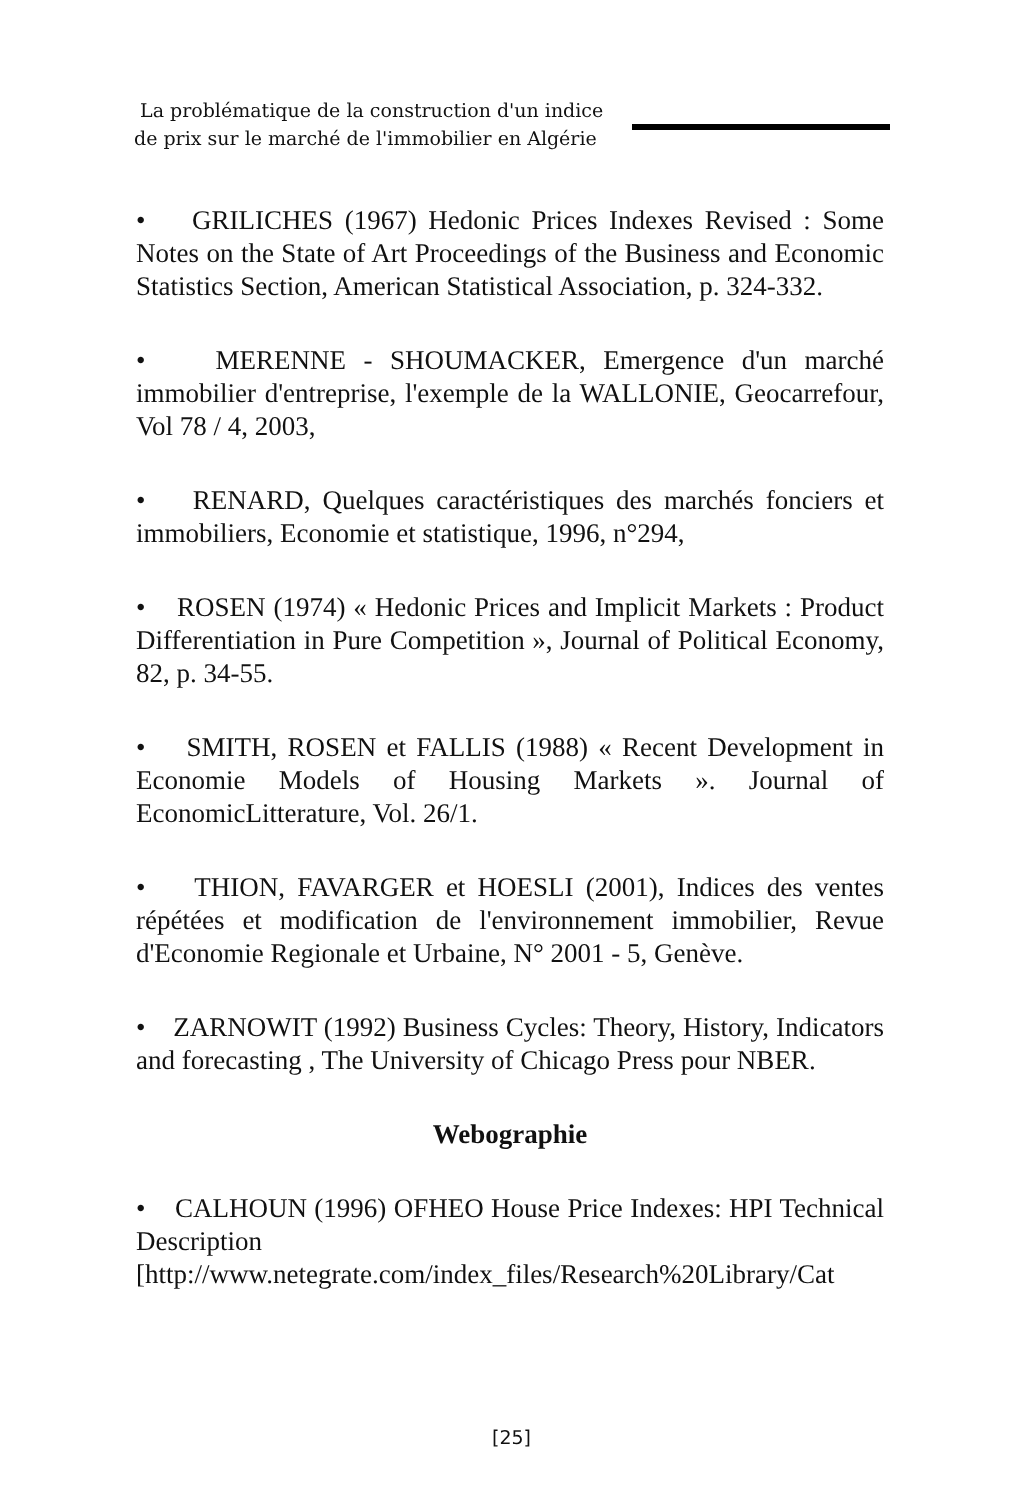La problématique de la construction d'un indice
de prix sur le marché de l'immobilier en Algérie
• GRILICHES (1967) Hedonic Prices Indexes Revised : Some Notes on the State of Art Proceedings of the Business and Economic Statistics Section, American Statistical Association, p. 324-332.
• MERENNE - SHOUMACKER, Emergence d'un marché immobilier d'entreprise, l'exemple de la WALLONIE, Geocarrefour, Vol 78 / 4, 2003,
• RENARD, Quelques caractéristiques des marchés fonciers et immobiliers, Economie et statistique, 1996, n°294,
• ROSEN (1974) « Hedonic Prices and Implicit Markets : Product Differentiation in Pure Competition », Journal of Political Economy, 82, p. 34-55.
• SMITH, ROSEN et FALLIS (1988) « Recent Development in Economie Models of Housing Markets ». Journal of EconomicLitterature, Vol. 26/1.
• THION, FAVARGER et HOESLI (2001), Indices des ventes répétées et modification de l'environnement immobilier, Revue d'Economie Regionale et Urbaine, N° 2001 - 5, Genève.
• ZARNOWIT (1992) Business Cycles: Theory, History, Indicators and forecasting , The University of Chicago Press pour NBER.
Webographie
• CALHOUN (1996) OFHEO House Price Indexes: HPI Technical Description [http://www.netegrate.com/index_files/Research%20Library/Cat
[25]